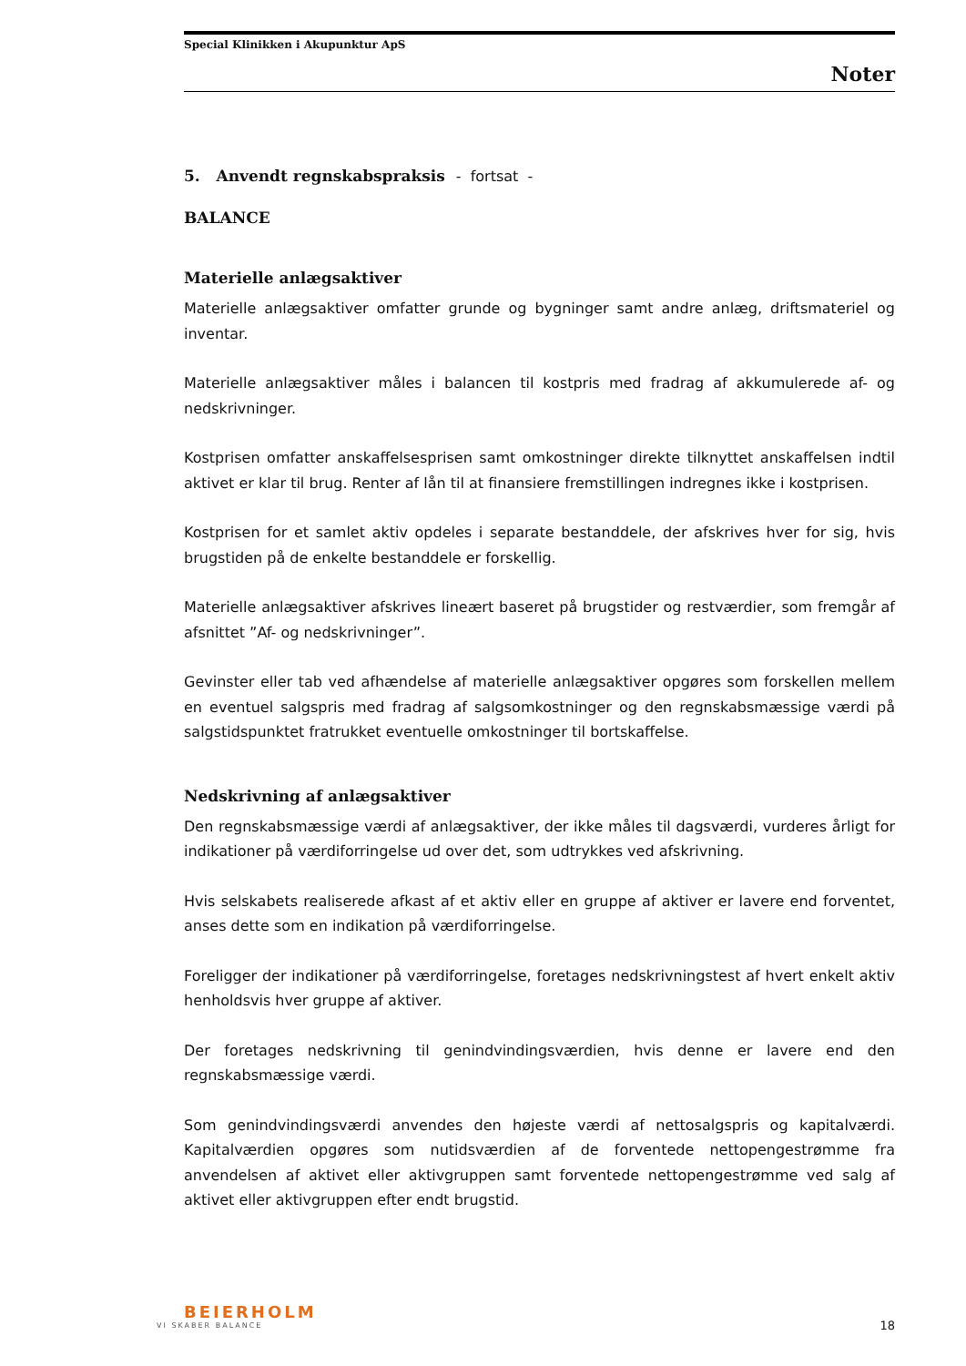Special Klinikken i Akupunktur ApS
Noter
5. Anvendt regnskabspraksis - fortsat -
BALANCE
Materielle anlægsaktiver
Materielle anlægsaktiver omfatter grunde og bygninger samt andre anlæg, driftsmateriel og inventar.
Materielle anlægsaktiver måles i balancen til kostpris med fradrag af akkumulerede af- og nedskrivninger.
Kostprisen omfatter anskaffelsesprisen samt omkostninger direkte tilknyttet anskaffelsen indtil aktivet er klar til brug. Renter af lån til at finansiere fremstillingen indregnes ikke i kostprisen.
Kostprisen for et samlet aktiv opdeles i separate bestanddele, der afskrives hver for sig, hvis brugstiden på de enkelte bestanddele er forskellig.
Materielle anlægsaktiver afskrives lineært baseret på brugstider og restværdier, som fremgår af afsnittet ”Af- og nedskrivninger”.
Gevinster eller tab ved afhændelse af materielle anlægsaktiver opgøres som forskellen mellem en eventuel salgspris med fradrag af salgsomkostninger og den regnskabsmæssige værdi på salgstidspunktet fratrukket eventuelle omkostninger til bortskaffelse.
Nedskrivning af anlægsaktiver
Den regnskabsmæssige værdi af anlægsaktiver, der ikke måles til dagsværdi, vurderes årligt for indikationer på værdiforringelse ud over det, som udtrykkes ved afskrivning.
Hvis selskabets realiserede afkast af et aktiv eller en gruppe af aktiver er lavere end forventet, anses dette som en indikation på værdiforringelse.
Foreligger der indikationer på værdiforringelse, foretages nedskrivningstest af hvert enkelt aktiv henholdsvis hver gruppe af aktiver.
Der foretages nedskrivning til genindvindingsværdien, hvis denne er lavere end den regnskabsmæssige værdi.
Som genindvindingsværdi anvendes den højeste værdi af nettosalgspris og kapitalværdi. Kapitalværdien opgøres som nutidsværdien af de forventede nettopengestrømme fra anvendelsen af aktivet eller aktivgruppen samt forventede nettopengestrømme ved salg af aktivet eller aktivgruppen efter endt brugstid.
BEIERHOLM
VI SKABER BALANCE
18